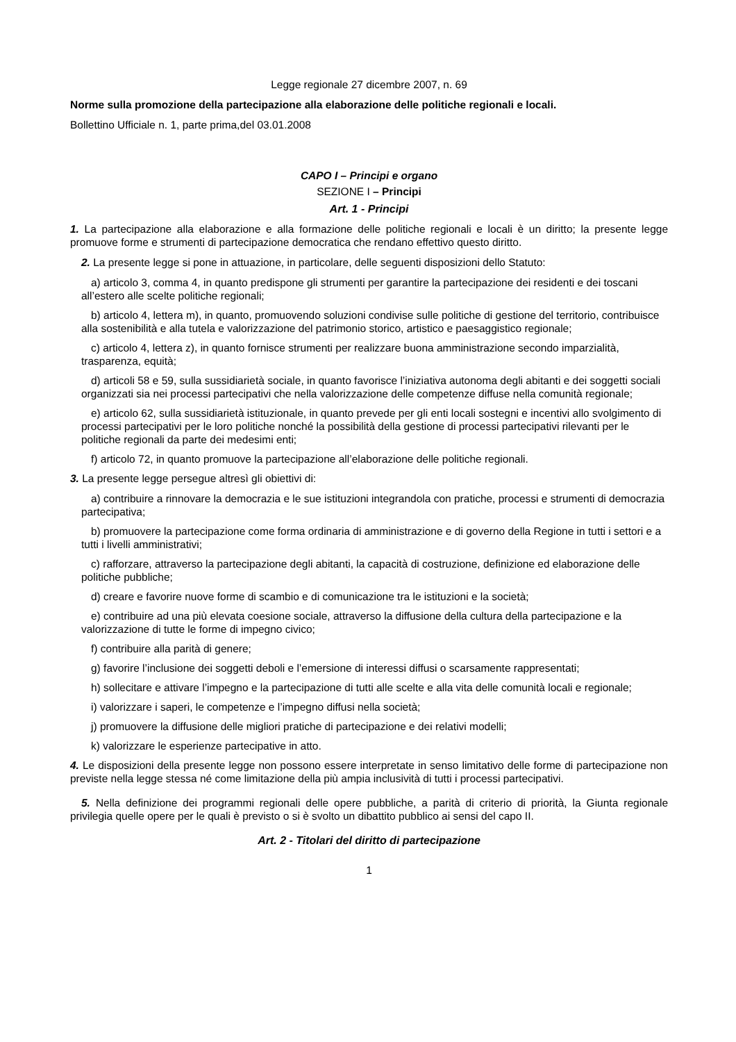Legge regionale 27 dicembre 2007, n. 69
Norme sulla promozione della partecipazione alla elaborazione delle politiche regionali e locali.
Bollettino Ufficiale n. 1, parte prima,del 03.01.2008
CAPO I – Principi e organo
SEZIONE I – Principi
Art. 1 - Principi
1. La partecipazione alla elaborazione e alla formazione delle politiche regionali e locali è un diritto; la presente legge promuove forme e strumenti di partecipazione democratica che rendano effettivo questo diritto.
2. La presente legge si pone in attuazione, in particolare, delle seguenti disposizioni dello Statuto:
a) articolo 3, comma 4, in quanto predispone gli strumenti per garantire la partecipazione dei residenti e dei toscani all’estero alle scelte politiche regionali;
b) articolo 4, lettera m), in quanto, promuovendo soluzioni condivise sulle politiche di gestione del territorio, contribuisce alla sostenibilità e alla tutela e valorizzazione del patrimonio storico, artistico e paesaggistico regionale;
c) articolo 4, lettera z), in quanto fornisce strumenti per realizzare buona amministrazione secondo imparzialità, trasparenza, equità;
d) articoli 58 e 59, sulla sussidiarietà sociale, in quanto favorisce l’iniziativa autonoma degli abitanti e dei soggetti sociali organizzati sia nei processi partecipativi che nella valorizzazione delle competenze diffuse nella comunità regionale;
e) articolo 62, sulla sussidiarietà istituzionale, in quanto prevede per gli enti locali sostegni e incentivi allo svolgimento di processi partecipativi per le loro politiche nonché la possibilità della gestione di processi partecipativi rilevanti per le politiche regionali da parte dei medesimi enti;
f) articolo 72, in quanto promuove la partecipazione all’elaborazione delle politiche regionali.
3. La presente legge persegue altresì gli obiettivi di:
a) contribuire a rinnovare la democrazia e le sue istituzioni integrandola con pratiche, processi e strumenti di democrazia partecipativa;
b) promuovere la partecipazione come forma ordinaria di amministrazione e di governo della Regione in tutti i settori e a tutti i livelli amministrativi;
c) rafforzare, attraverso la partecipazione degli abitanti, la capacità di costruzione, definizione ed elaborazione delle politiche pubbliche;
d) creare e favorire nuove forme di scambio e di comunicazione tra le istituzioni e la società;
e) contribuire ad una più elevata coesione sociale, attraverso la diffusione della cultura della partecipazione e la valorizzazione di tutte le forme di impegno civico;
f) contribuire alla parità di genere;
g) favorire l’inclusione dei soggetti deboli e l’emersione di interessi diffusi o scarsamente rappresentati;
h) sollecitare e attivare l’impegno e la partecipazione di tutti alle scelte e alla vita delle comunità locali e regionale;
i) valorizzare i saperi, le competenze e l’impegno diffusi nella società;
j) promuovere la diffusione delle migliori pratiche di partecipazione e dei relativi modelli;
k) valorizzare le esperienze partecipative in atto.
4. Le disposizioni della presente legge non possono essere interpretate in senso limitativo delle forme di partecipazione non previste nella legge stessa né come limitazione della più ampia inclusività di tutti i processi partecipativi.
5. Nella definizione dei programmi regionali delle opere pubbliche, a parità di criterio di priorità, la Giunta regionale privilegia quelle opere per le quali è previsto o si è svolto un dibattito pubblico ai sensi del capo II.
Art. 2 - Titolari del diritto di partecipazione
1